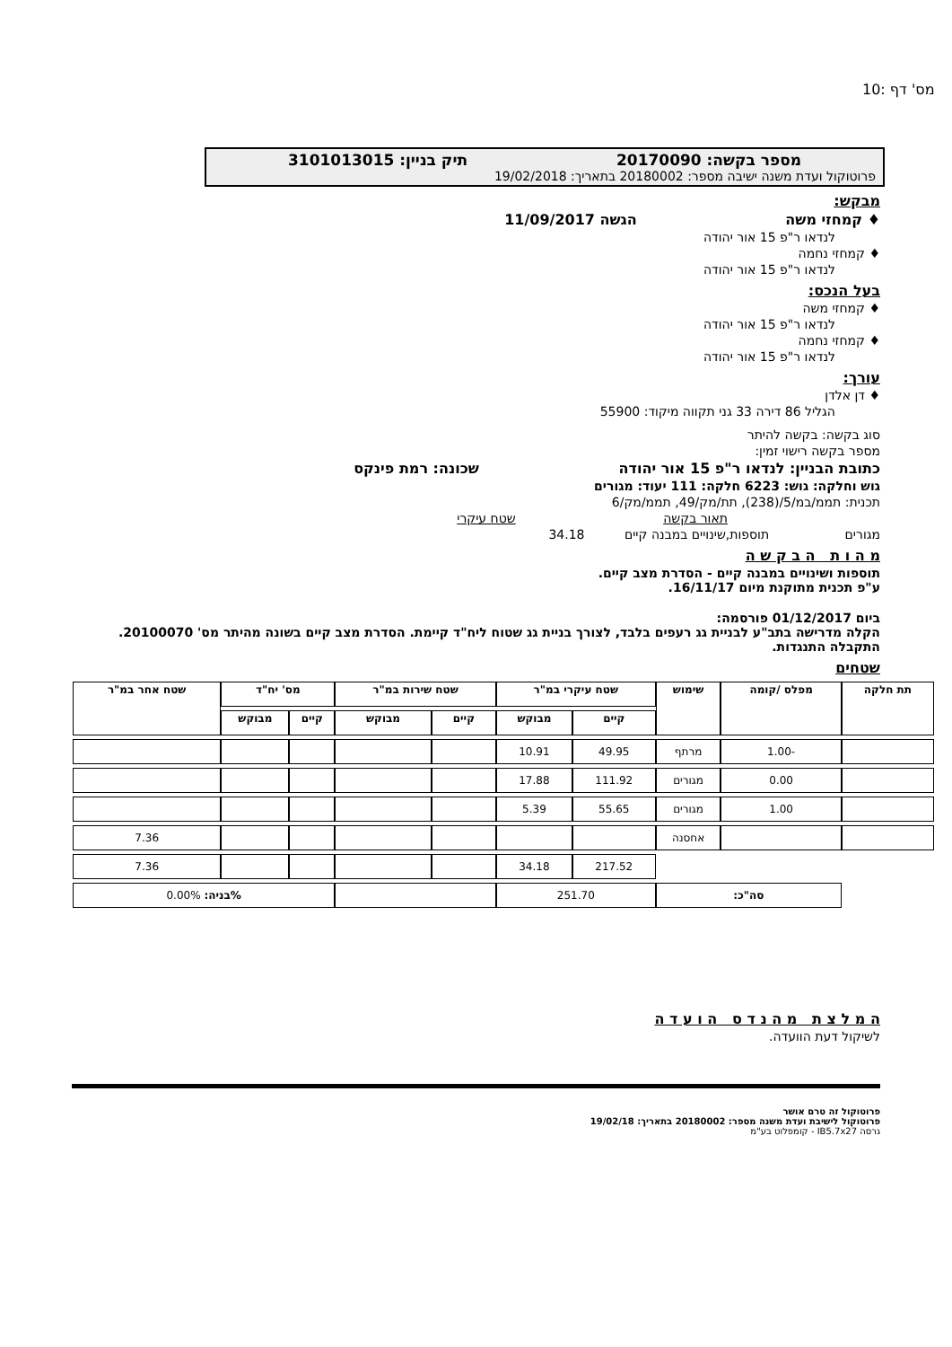מס' דף :10
מספר בקשה: 20170090 תיק בניין: 3101013015
פרוטוקול ועדת משנה ישיבה מספר: 20180002 בתאריך: 19/02/2018
מבקש:
♦ קמחזי משה הגשה 11/09/2017
לנדאו ר"פ 15 אור יהודה
♦ קמחזי נחמה
לנדאו ר"פ 15 אור יהודה
בעל הנכס:
♦ קמחזי משה
לנדאו ר"פ 15 אור יהודה
♦ קמחזי נחמה
לנדאו ר"פ 15 אור יהודה
עורך:
♦ דן אלדן
הגליל 86 דירה 33 גני תקווה מיקוד: 55900
סוג בקשה: בקשה להיתר
מספר בקשה רישוי זמין:
כתובת הבניין: לנדאו ר"פ 15 אור יהודה שכונה: רמת פינקס
גוש וחלקה: גוש: 6223 חלקה: 111 יעוד: מגורים
תכנית: תממ/במ/5/(238), תת/מק/49, תממ/מק/6
תאור בקשה שטח עיקרי
מגורים תוספות,שינויים במבנה קיים 34.18
מ ה ו ת ה ב ק ש ה
תוספות ושינויים במבנה קיים - הסדרת מצב קיים.
ע"פ תכנית מתוקנת מיום 16/11/17.
ביום 01/12/2017 פורסמה:
הקלה מדרישה בתב"ע לבניית גג רעפים בלבד, לצורך בניית גג שטוח ליח"ד קיימת. הסדרת מצב קיים בשונה מהיתר מס' 20100070.
התקבלה התנגדות.
שטחים
| תת חלקה | מפלס /קומה | שימוש | שטח עיקרי במ"ר | | שטח שירות במ"ר | | מס' יח"ד | | שטח אחר במ"ר |
| --- | --- | --- | --- | --- | --- | --- | --- | --- | --- |
| | | | קיים | מבוקש | קיים | מבוקש | קיים | מבוקש | |
| | -1.00 | מרתף | 49.95 | 10.91 | | | | | |
| | 0.00 | מגורים | 111.92 | 17.88 | | | | | |
| | 1.00 | מגורים | 55.65 | 5.39 | | | | | |
| | | אחסנה | | | | | | | 7.36 |
| | | | 217.52 | 34.18 | | | | | 7.36 |
| | סה"כ: | | 251.70 | | | | %בניה: 0.00% | | |
ה מ ל צ ת מ ה נ ד ס ה ו ע ד ה
לשיקול דעת הוועדה.
פרוטוקול זה טרם אושר
פרוטוקול לישיבת ועדת משנה מספר: 20180002 בתאריך: 19/02/18
גרסה IB5.7x27 - קומפלוט בע"מ